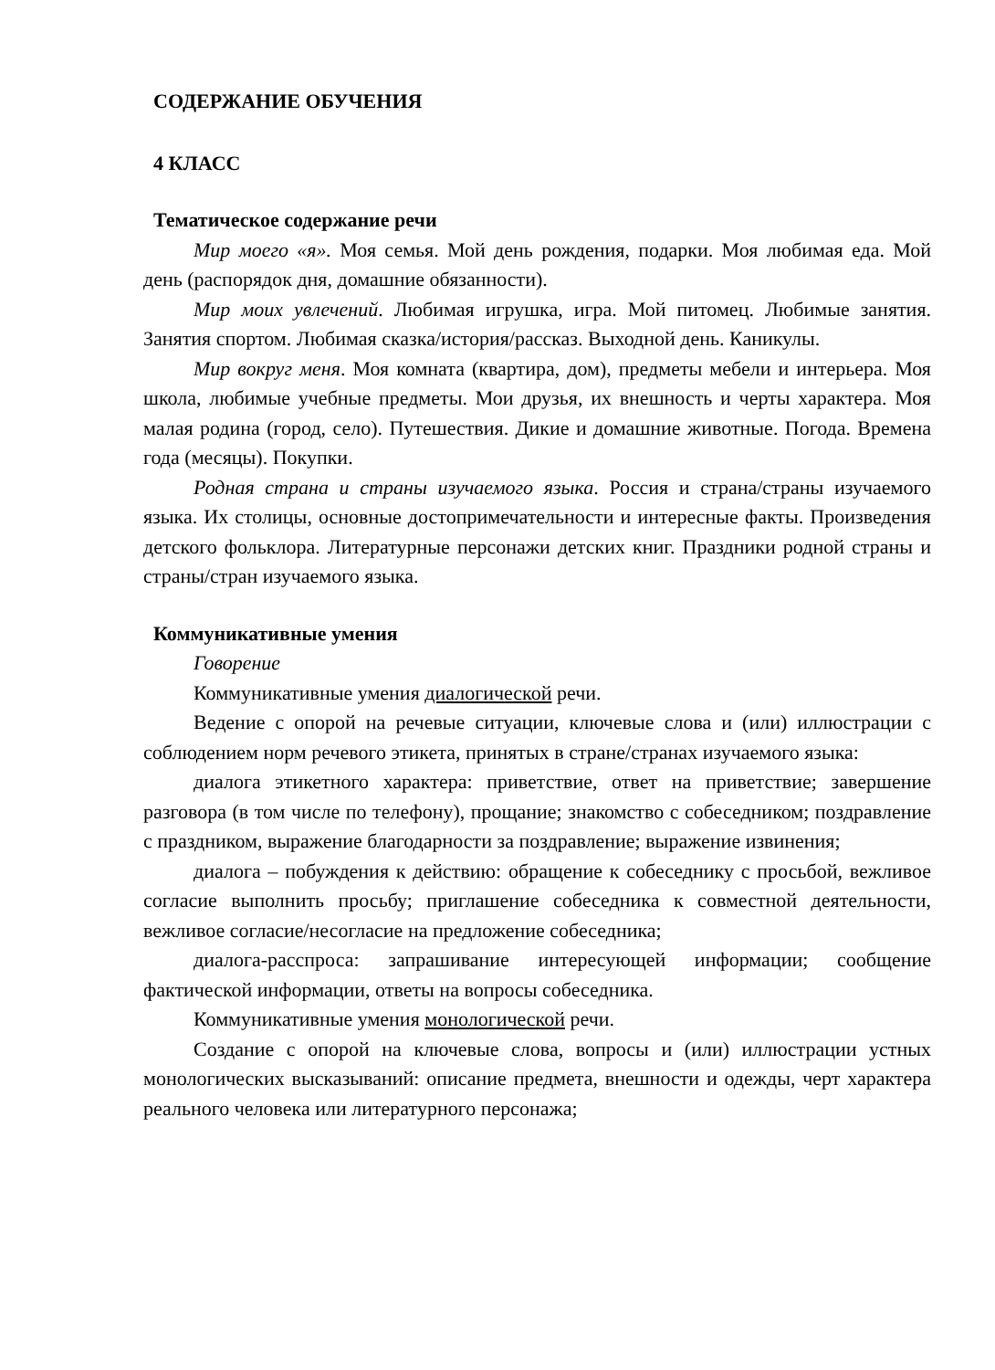СОДЕРЖАНИЕ ОБУЧЕНИЯ
4 КЛАСС
Тематическое содержание речи
Мир моего «я». Моя семья. Мой день рождения, подарки. Моя любимая еда. Мой день (распорядок дня, домашние обязанности).
Мир моих увлечений. Любимая игрушка, игра. Мой питомец. Любимые занятия. Занятия спортом. Любимая сказка/история/рассказ. Выходной день. Каникулы.
Мир вокруг меня. Моя комната (квартира, дом), предметы мебели и интерьера. Моя школа, любимые учебные предметы. Мои друзья, их внешность и черты характера. Моя малая родина (город, село). Путешествия. Дикие и домашние животные. Погода. Времена года (месяцы). Покупки.
Родная страна и страны изучаемого языка. Россия и страна/страны изучаемого языка. Их столицы, основные достопримечательности и интересные факты. Произведения детского фольклора. Литературные персонажи детских книг. Праздники родной страны и страны/стран изучаемого языка.
Коммуникативные умения
Говорение
Коммуникативные умения диалогической речи.
Ведение с опорой на речевые ситуации, ключевые слова и (или) иллюстрации с соблюдением норм речевого этикета, принятых в стране/странах изучаемого языка:
диалога этикетного характера: приветствие, ответ на приветствие; завершение разговора (в том числе по телефону), прощание; знакомство с собеседником; поздравление с праздником, выражение благодарности за поздравление; выражение извинения;
диалога – побуждения к действию: обращение к собеседнику с просьбой, вежливое согласие выполнить просьбу; приглашение собеседника к совместной деятельности, вежливое согласие/несогласие на предложение собеседника;
диалога-расспроса: запрашивание интересующей информации; сообщение фактической информации, ответы на вопросы собеседника.
Коммуникативные умения монологической речи.
Создание с опорой на ключевые слова, вопросы и (или) иллюстрации устных монологических высказываний: описание предмета, внешности и одежды, черт характера реального человека или литературного персонажа;